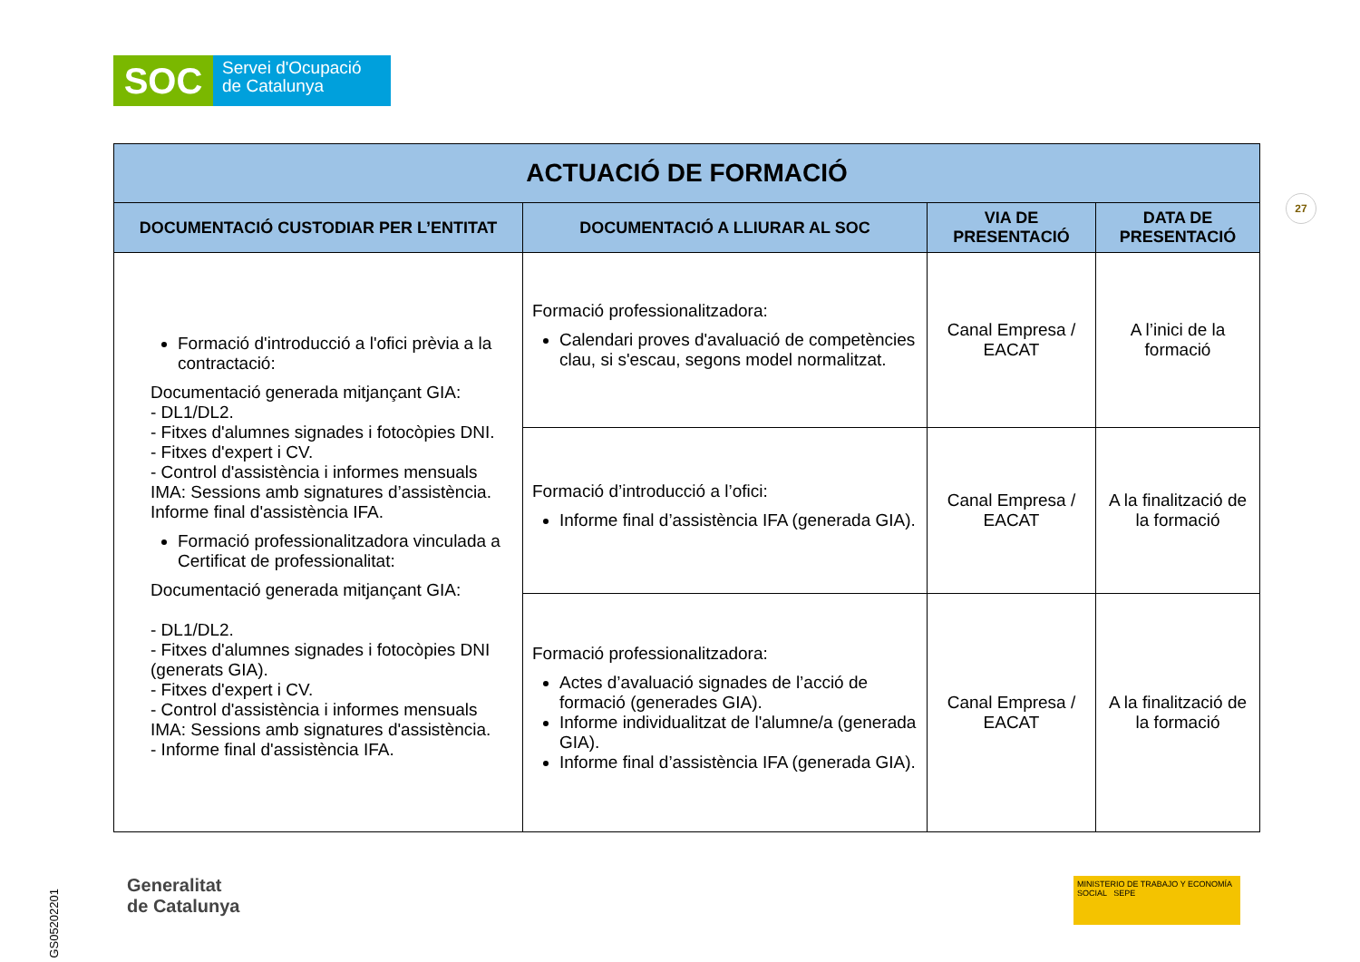SOC
Servei d'Ocupació
de Catalunya
27
| ACTUACIÓ DE FORMACIÓ | | | |
| --- | --- | --- | --- |
| DOCUMENTACIÓ CUSTODIAR PER L’ENTITAT | DOCUMENTACIÓ A LLIURAR AL SOC | VIA DE PRESENTACIÓ | DATA DE PRESENTACIÓ |
| Formació d'introducció a l'ofici prèvia a la contractació: Documentació generada mitjançant GIA: - DL1/DL2. - Fitxes d'alumnes signades i fotocòpies DNI. - Fitxes d'expert i CV. - Control d'assistència i informes mensuals IMA: Sessions amb signatures d’assistència. Informe final d'assistència IFA. Formació professionalitzadora vinculada a Certificat de professionalitat: Documentació generada mitjançant GIA: - DL1/DL2. - Fitxes d'alumnes signades i fotocòpies DNI (generats GIA). - Fitxes d'expert i CV. - Control d'assistència i informes mensuals IMA: Sessions amb signatures d'assistència. - Informe final d'assistència IFA. | Formació professionalitzadora: Calendari proves d'avaluació de competències clau, si s'escau, segons model normalitzat. | Canal Empresa / EACAT | A l’inici de la formació |
| | Formació d’introducció a l’ofici: Informe final d’assistència IFA (generada GIA). | Canal Empresa / EACAT | A la finalització de la formació |
| | Formació professionalitzadora: Actes d’avaluació signades de l’acció de formació (generades GIA). Informe individualitzat de l'alumne/a (generada GIA). Informe final d’assistència IFA (generada GIA). | Canal Empresa / EACAT | A la finalització de la formació |
GS05202201
Generalitat
de Catalunya
MINISTERIO DE TRABAJO Y ECONOMÍA SOCIAL SEPE